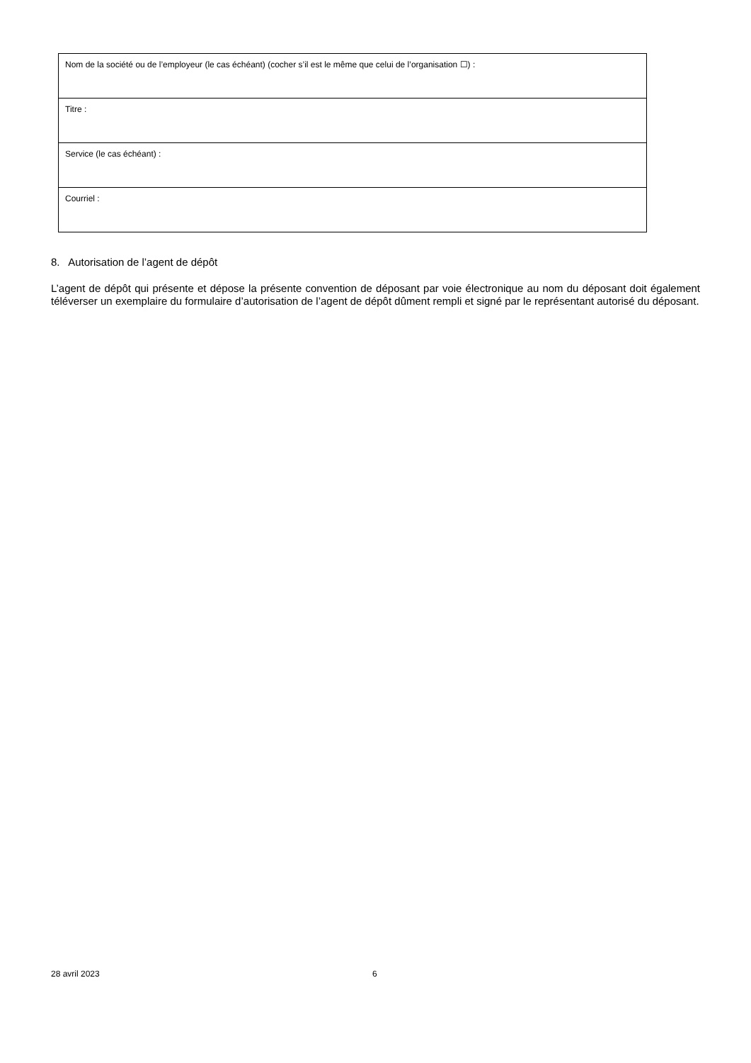| Nom de la société ou de l’employeur (le cas échéant) (cocher s’il est le même que celui de l’organisation ☐) : |
| Titre : |
| Service (le cas échéant) : |
| Courriel : |
8. Autorisation de l’agent de dépôt
L’agent de dépôt qui présente et dépose la présente convention de déposant par voie électronique au nom du déposant doit également téléverser un exemplaire du formulaire d’autorisation de l’agent de dépôt dûment rempli et signé par le représentant autorisé du déposant.
28 avril 2023 6